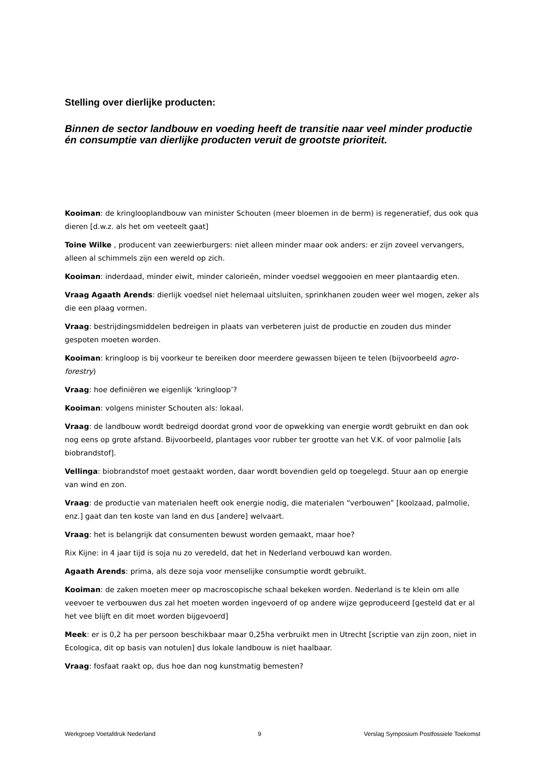Stelling over dierlijke producten:
Binnen de sector landbouw en voeding heeft de transitie naar veel minder productie én consumptie van dierlijke producten veruit de grootste prioriteit.
Kooiman: de kringlooplandbouw van minister Schouten (meer bloemen in de berm) is regeneratief, dus ook qua dieren [d.w.z. als het om veeteelt gaat]
Toine Wilke , producent van zeewierburgers: niet alleen minder maar ook anders: er zijn zoveel vervangers, alleen al schimmels zijn een wereld op zich.
Kooiman: inderdaad, minder eiwit, minder calorieën, minder voedsel weggooien en meer plantaardig eten.
Vraag Agaath Arends: dierlijk voedsel niet helemaal uitsluiten, sprinkhanen zouden weer wel mogen, zeker als die een plaag vormen.
Vraag: bestrijdingsmiddelen bedreigen in plaats van verbeteren juist de productie en zouden dus minder gespoten moeten worden.
Kooiman: kringloop is bij voorkeur te bereiken door meerdere gewassen bijeen te telen (bijvoorbeeld agro-forestry)
Vraag: hoe definiëren we eigenlijk ‘kringloop’?
Kooiman: volgens minister Schouten als: lokaal.
Vraag: de landbouw wordt bedreigd doordat grond voor de opwekking van energie wordt gebruikt en dan ook nog eens op grote afstand. Bijvoorbeeld, plantages voor rubber ter grootte van het V.K. of voor palmolie [als biobrandstof].
Vellinga: biobrandstof moet gestaakt worden, daar wordt bovendien geld op toegelegd. Stuur aan op energie van wind en zon.
Vraag: de productie van materialen heeft ook energie nodig, die materialen “verbouwen” [koolzaad, palmolie, enz.] gaat dan ten koste van land en dus [andere] welvaart.
Vraag: het is belangrijk dat consumenten bewust worden gemaakt, maar hoe?
Rix Kijne: in 4 jaar tijd is soja nu zo veredeld, dat het in Nederland verbouwd kan worden.
Agaath Arends: prima, als deze soja voor menselijke consumptie wordt gebruikt.
Kooiman: de zaken moeten meer op macroscopische schaal bekeken worden. Nederland is te klein om alle veevoer te verbouwen dus zal het moeten worden ingevoerd of op andere wijze geproduceerd [gesteld dat er al het vee blijft en dit moet worden bijgevoerd]
Meek: er is 0,2 ha per persoon beschikbaar maar 0,25ha verbruikt men in Utrecht [scriptie van zijn zoon, niet in Ecologica, dit op basis van notulen] dus lokale landbouw is niet haalbaar.
Vraag: fosfaat raakt op, dus hoe dan nog kunstmatig bemesten?
Werkgroep Voetafdruk Nederland 9 Verslag Symposium Postfossiele Toekomst